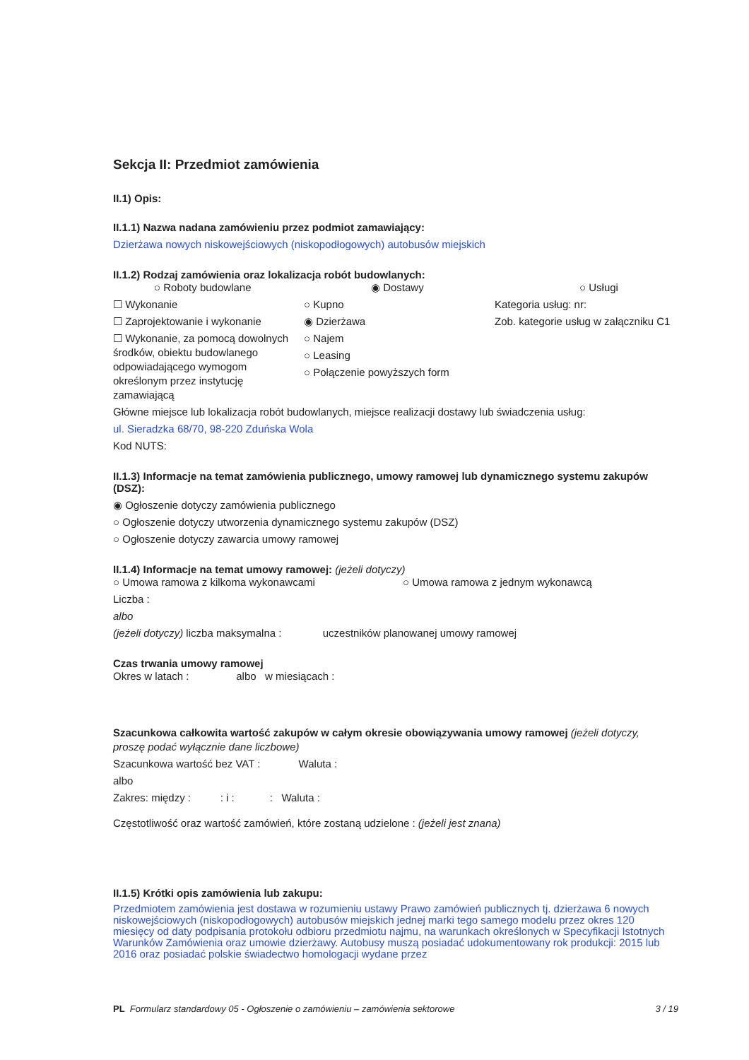Sekcja II: Przedmiot zamówienia
II.1) Opis:
II.1.1) Nazwa nadana zamówieniu przez podmiot zamawiający:
Dzierżawa nowych niskowejściowych (niskopodłogowych) autobusów miejskich
II.1.2) Rodzaj zamówienia oraz lokalizacja robót budowlanych:
○ Roboty budowlane
☐ Wykonanie
☐ Zaprojektowanie i wykonanie
☐ Wykonanie, za pomocą dowolnych środków, obiektu budowlanego odpowiadającego wymogom określonym przez instytucję zamawiającą
◉ Dostawy
○ Kupno
◉ Dzierżawa
○ Najem
○ Leasing
○ Połączenie powyższych form
○ Usługi
Kategoria usług: nr:
Zob. kategorie usług w załączniku C1
Główne miejsce lub lokalizacja robót budowlanych, miejsce realizacji dostawy lub świadczenia usług:
ul. Sieradzka 68/70, 98-220 Zduńska Wola
Kod NUTS:
II.1.3) Informacje na temat zamówienia publicznego, umowy ramowej lub dynamicznego systemu zakupów (DSZ):
◉ Ogłoszenie dotyczy zamówienia publicznego
○ Ogłoszenie dotyczy utworzenia dynamicznego systemu zakupów (DSZ)
○ Ogłoszenie dotyczy zawarcia umowy ramowej
II.1.4) Informacje na temat umowy ramowej: (jeżeli dotyczy)
○ Umowa ramowa z kilkoma wykonawcami ○ Umowa ramowa z jednym wykonawcą
Liczba :
albo
(jeżeli dotyczy) liczba maksymalna : uczestników planowanej umowy ramowej
Czas trwania umowy ramowej
Okres w latach : albo w miesiącach :
Szacunkowa całkowita wartość zakupów w całym okresie obowiązywania umowy ramowej (jeżeli dotyczy, proszę podać wyłącznie dane liczbowe)
Szacunkowa wartość bez VAT : Waluta :
albo
Zakres: między : : i : : Waluta :
Częstotliwość oraz wartość zamówień, które zostaną udzielone : (jeżeli jest znana)
II.1.5) Krótki opis zamówienia lub zakupu:
Przedmiotem zamówienia jest dostawa w rozumieniu ustawy Prawo zamówień publicznych tj. dzierżawa 6 nowych niskowejściowych (niskopodłogowych) autobusów miejskich jednej marki tego samego modelu przez okres 120 miesięcy od daty podpisania protokołu odbioru przedmiotu najmu, na warunkach określonych w Specyfikacji Istotnych Warunków Zamówienia oraz umowie dzierżawy. Autobusy muszą posiadać udokumentowany rok produkcji: 2015 lub 2016 oraz posiadać polskie świadectwo homologacji wydane przez
PL Formularz standardowy 05 - Ogłoszenie o zamówieniu – zamówienia sektorowe 3 / 19